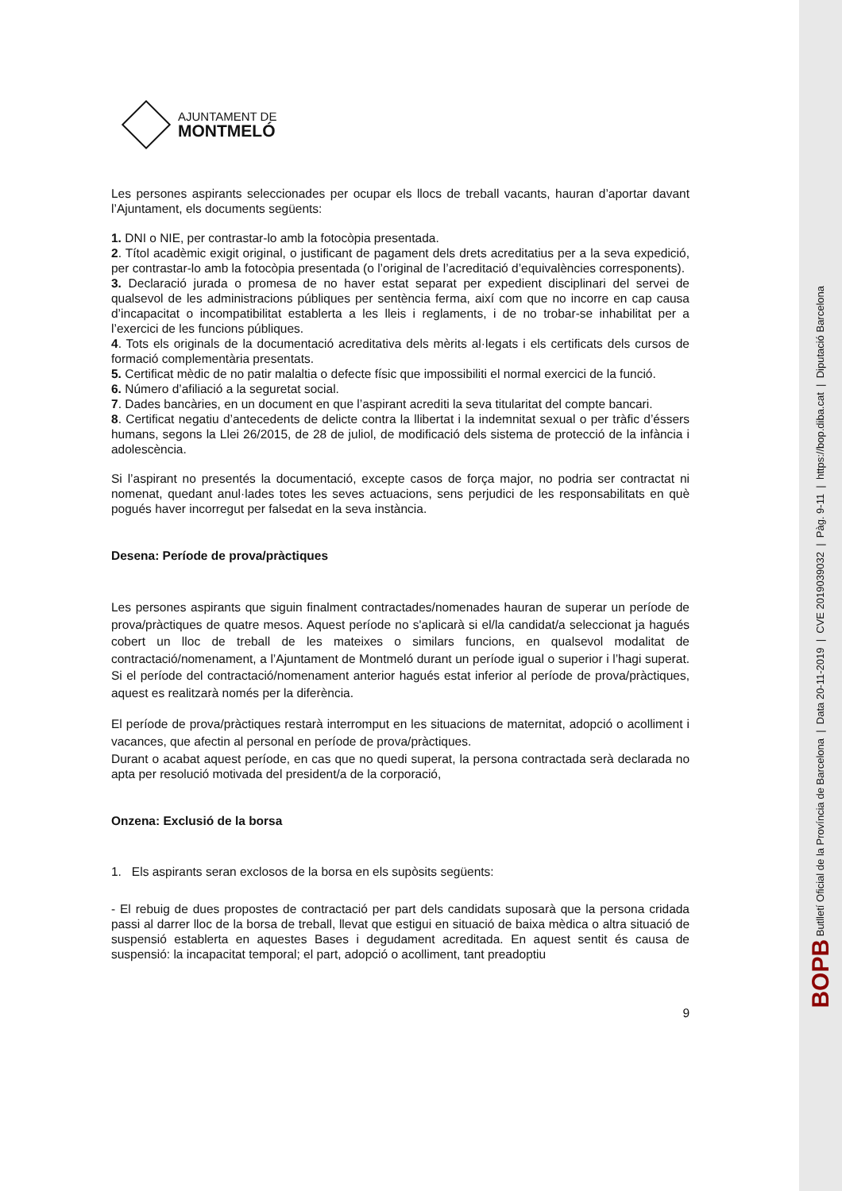BOPB Butlletí Oficial de la Província de Barcelona | Data 20-11-2019 | CVE 2019039032 | Pàg. 9-11 | https://bop.diba.cat | Diputació Barcelona
AJUNTAMENT DE
MONTMELÓ
Les persones aspirants seleccionades per ocupar els llocs de treball vacants, hauran d’aportar davant l’Ajuntament, els documents següents:
1. DNI o NIE, per contrastar-lo amb la fotocòpia presentada.
2. Títol acadèmic exigit original, o justificant de pagament dels drets acreditatius per a la seva expedició, per contrastar-lo amb la fotocòpia presentada (o l’original de l’acreditació d’equivalències corresponents).
3. Declaració jurada o promesa de no haver estat separat per expedient disciplinari del servei de qualsevol de les administracions públiques per sentència ferma, així com que no incorre en cap causa d’incapacitat o incompatibilitat establerta a les lleis i reglaments, i de no trobar-se inhabilitat per a l’exercici de les funcions públiques.
4. Tots els originals de la documentació acreditativa dels mèrits al·legats i els certificats dels cursos de formació complementària presentats.
5. Certificat mèdic de no patir malaltia o defecte físic que impossibiliti el normal exercici de la funció.
6. Número d’afiliació a la seguretat social.
7. Dades bancàries, en un document en que l’aspirant acrediti la seva titularitat del compte bancari.
8. Certificat negatiu d’antecedents de delicte contra la llibertat i la indemnitat sexual o per tràfic d’éssers humans, segons la Llei 26/2015, de 28 de juliol, de modificació dels sistema de protecció de la infància i adolescència.
Si l’aspirant no presentés la documentació, excepte casos de força major, no podria ser contractat ni nomenat, quedant anul·lades totes les seves actuacions, sens perjudici de les responsabilitats en què pogués haver incorregut per falsedat en la seva instància.
Desena: Període de prova/pràctiques
Les persones aspirants que siguin finalment contractades/nomenades hauran de superar un període de prova/pràctiques de quatre mesos. Aquest període no s'aplicarà si el/la candidat/a seleccionat ja hagués cobert un lloc de treball de les mateixes o similars funcions, en qualsevol modalitat de contractació/nomenament, a l’Ajuntament de Montmeló durant un període igual o superior i l’hagi superat. Si el període del contractació/nomenament anterior hagués estat inferior al període de prova/pràctiques, aquest es realitzarà només per la diferència.
El període de prova/pràctiques restarà interromput en les situacions de maternitat, adopció o acolliment i vacances, que afectin al personal en període de prova/pràctiques.
Durant o acabat aquest període, en cas que no quedi superat, la persona contractada serà declarada no apta per resolució motivada del president/a de la corporació,
Onzena: Exclusió de la borsa
1. Els aspirants seran exclosos de la borsa en els supòsits següents:
- El rebuig de dues propostes de contractació per part dels candidats suposarà que la persona cridada passi al darrer lloc de la borsa de treball, llevat que estigui en situació de baixa mèdica o altra situació de suspensió establerta en aquestes Bases i degudament acreditada. En aquest sentit és causa de suspensió: la incapacitat temporal; el part, adopció o acolliment, tant preadoptiu
9